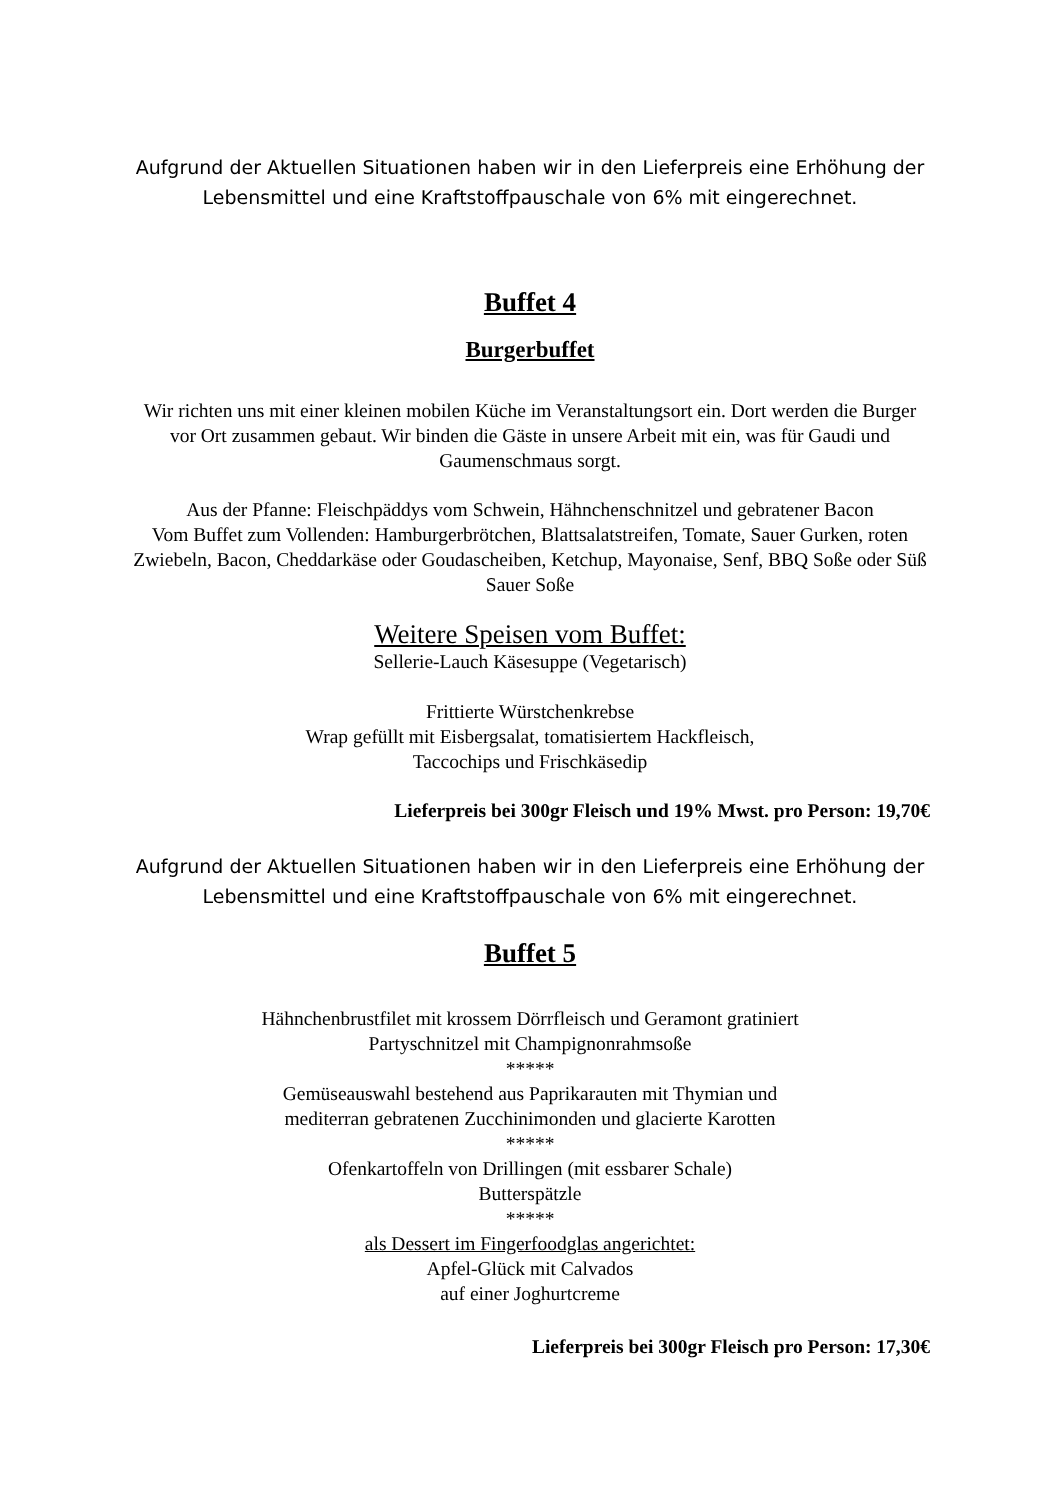Aufgrund der Aktuellen Situationen haben wir in den Lieferpreis eine Erhöhung der Lebensmittel und eine Kraftstoffpauschale von 6% mit eingerechnet.
Buffet 4
Burgerbuffet
Wir richten uns mit einer kleinen mobilen Küche im Veranstaltungsort ein. Dort werden die Burger vor Ort zusammen gebaut. Wir binden die Gäste in unsere Arbeit mit ein, was für Gaudi und Gaumenschmaus sorgt.
Aus der Pfanne: Fleischpäddys vom Schwein, Hähnchenschnitzel und gebratener Bacon
Vom Buffet zum Vollenden: Hamburgerbrötchen, Blattsalatstreifen, Tomate, Sauer Gurken, roten Zwiebeln, Bacon, Cheddarkäse oder Goudascheiben, Ketchup, Mayonaise, Senf, BBQ Soße oder Süß Sauer Soße
Weitere Speisen vom Buffet:
Sellerie-Lauch Käsesuppe (Vegetarisch)
Frittierte Würstchenkrebse
Wrap gefüllt mit Eisbergsalat, tomatisiertem Hackfleisch,
Taccochips und Frischkäsedip
Lieferpreis bei 300gr Fleisch und 19% Mwst. pro Person: 19,70€
Aufgrund der Aktuellen Situationen haben wir in den Lieferpreis eine Erhöhung der Lebensmittel und eine Kraftstoffpauschale von 6% mit eingerechnet.
Buffet 5
Hähnchenbrustfilet mit krossem Dörrfleisch und Geramont gratiniert
Partyschnitzel mit Champignonrahmsoße
*****
Gemüseauswahl bestehend aus Paprikarauten mit Thymian und
mediterran gebratenen Zucchinimonden und glacierte Karotten
*****
Ofenkartoffeln von Drillingen (mit essbarer Schale)
Butterspätzle
*****
als Dessert im Fingerfoodglas angerichtet:
Apfel-Glück mit Calvados
auf einer Joghurtcreme
Lieferpreis bei 300gr Fleisch pro Person: 17,30€